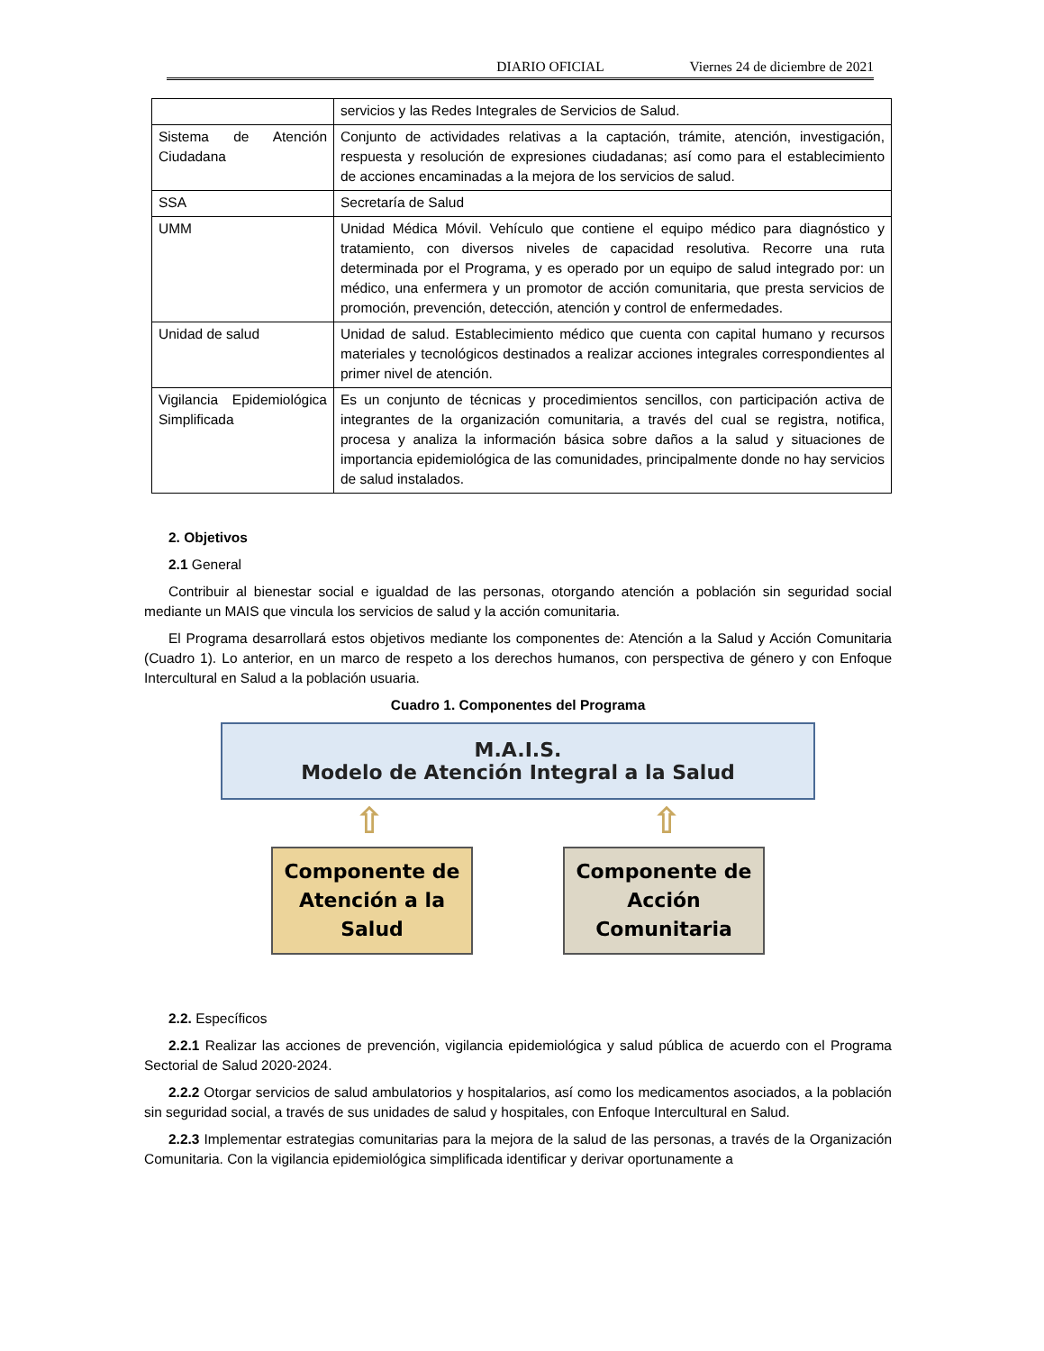DIARIO OFICIAL Viernes 24 de diciembre de 2021
| | servicios y las Redes Integrales de Servicios de Salud. |
| Sistema de Atención Ciudadana | Conjunto de actividades relativas a la captación, trámite, atención, investigación, respuesta y resolución de expresiones ciudadanas; así como para el establecimiento de acciones encaminadas a la mejora de los servicios de salud. |
| SSA | Secretaría de Salud |
| UMM | Unidad Médica Móvil. Vehículo que contiene el equipo médico para diagnóstico y tratamiento, con diversos niveles de capacidad resolutiva. Recorre una ruta determinada por el Programa, y es operado por un equipo de salud integrado por: un médico, una enfermera y un promotor de acción comunitaria, que presta servicios de promoción, prevención, detección, atención y control de enfermedades. |
| Unidad de salud | Unidad de salud. Establecimiento médico que cuenta con capital humano y recursos materiales y tecnológicos destinados a realizar acciones integrales correspondientes al primer nivel de atención. |
| Vigilancia Epidemiológica Simplificada | Es un conjunto de técnicas y procedimientos sencillos, con participación activa de integrantes de la organización comunitaria, a través del cual se registra, notifica, procesa y analiza la información básica sobre daños a la salud y situaciones de importancia epidemiológica de las comunidades, principalmente donde no hay servicios de salud instalados. |
2. Objetivos
2.1 General
Contribuir al bienestar social e igualdad de las personas, otorgando atención a población sin seguridad social mediante un MAIS que vincula los servicios de salud y la acción comunitaria.
El Programa desarrollará estos objetivos mediante los componentes de: Atención a la Salud y Acción Comunitaria (Cuadro 1). Lo anterior, en un marco de respeto a los derechos humanos, con perspectiva de género y con Enfoque Intercultural en Salud a la población usuaria.
Cuadro 1. Componentes del Programa
M.A.I.S.
Modelo de Atención Integral a la Salud
⇧ ⇧
Componente de Atención a la Salud
Componente de Acción Comunitaria
2.2. Específicos
2.2.1 Realizar las acciones de prevención, vigilancia epidemiológica y salud pública de acuerdo con el Programa Sectorial de Salud 2020-2024.
2.2.2 Otorgar servicios de salud ambulatorios y hospitalarios, así como los medicamentos asociados, a la población sin seguridad social, a través de sus unidades de salud y hospitales, con Enfoque Intercultural en Salud.
2.2.3 Implementar estrategias comunitarias para la mejora de la salud de las personas, a través de la Organización Comunitaria. Con la vigilancia epidemiológica simplificada identificar y derivar oportunamente a